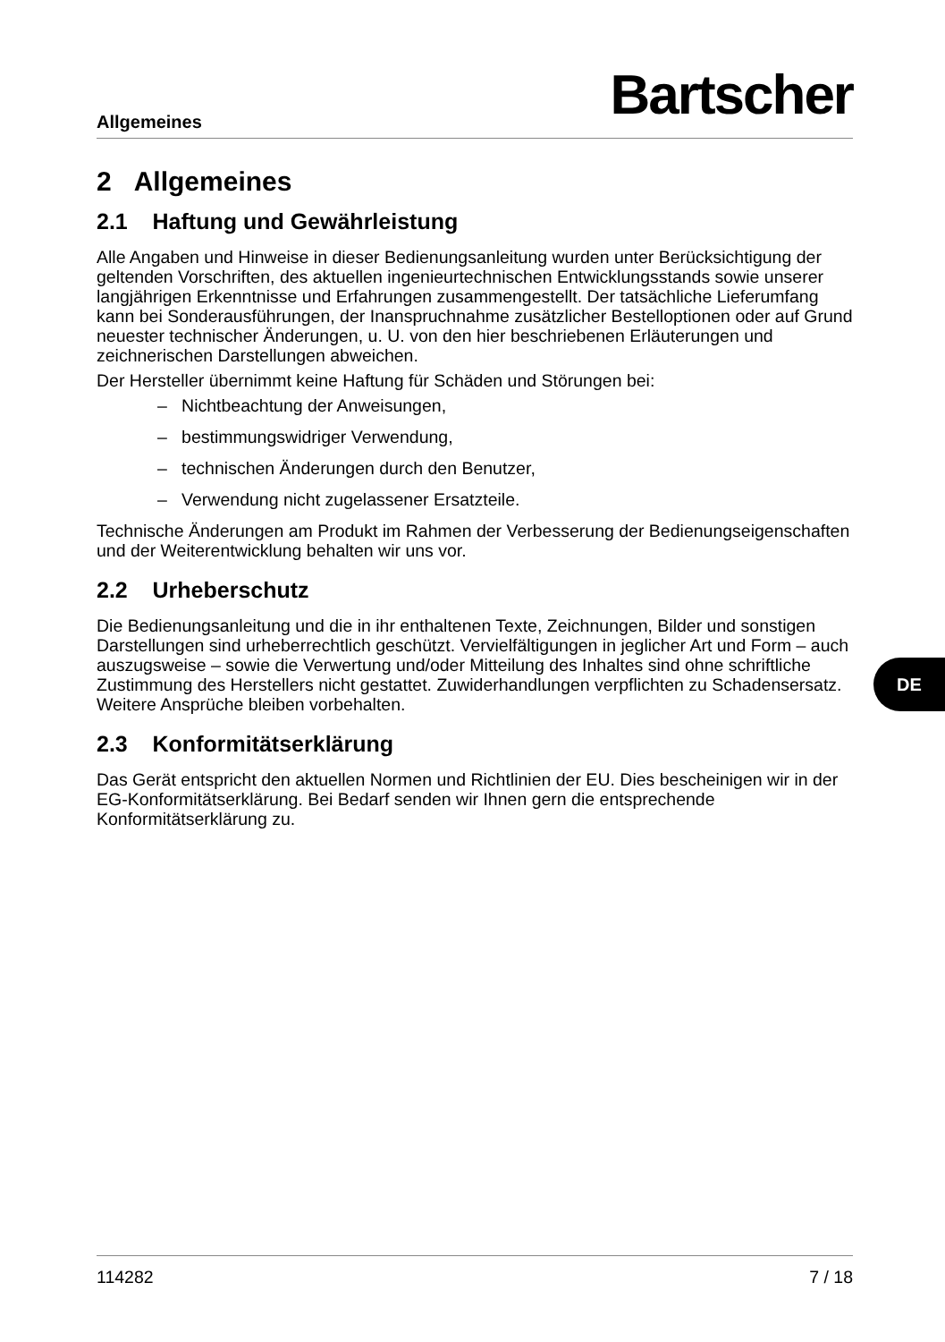Allgemeines Bartscher
2 Allgemeines
2.1 Haftung und Gewährleistung
Alle Angaben und Hinweise in dieser Bedienungsanleitung wurden unter Berücksichtigung der geltenden Vorschriften, des aktuellen ingenieurtechnischen Entwicklungsstands sowie unserer langjährigen Erkenntnisse und Erfahrungen zusammengestellt. Der tatsächliche Lieferumfang kann bei Sonderausführungen, der Inanspruchnahme zusätzlicher Bestelloptionen oder auf Grund neuester technischer Änderungen, u. U. von den hier beschriebenen Erläuterungen und zeichnerischen Darstellungen abweichen.
Der Hersteller übernimmt keine Haftung für Schäden und Störungen bei:
– Nichtbeachtung der Anweisungen,
– bestimmungswidriger Verwendung,
– technischen Änderungen durch den Benutzer,
– Verwendung nicht zugelassener Ersatzteile.
Technische Änderungen am Produkt im Rahmen der Verbesserung der Bedienungseigenschaften und der Weiterentwicklung behalten wir uns vor.
2.2 Urheberschutz
Die Bedienungsanleitung und die in ihr enthaltenen Texte, Zeichnungen, Bilder und sonstigen Darstellungen sind urheberrechtlich geschützt. Vervielfältigungen in jeglicher Art und Form – auch auszugsweise – sowie die Verwertung und/oder Mitteilung des Inhaltes sind ohne schriftliche Zustimmung des Herstellers nicht gestattet. Zuwiderhandlungen verpflichten zu Schadensersatz. Weitere Ansprüche bleiben vorbehalten.
2.3 Konformitätserklärung
Das Gerät entspricht den aktuellen Normen und Richtlinien der EU. Dies bescheinigen wir in der EG-Konformitätserklärung. Bei Bedarf senden wir Ihnen gern die entsprechende Konformitätserklärung zu.
DE
114282 7 / 18